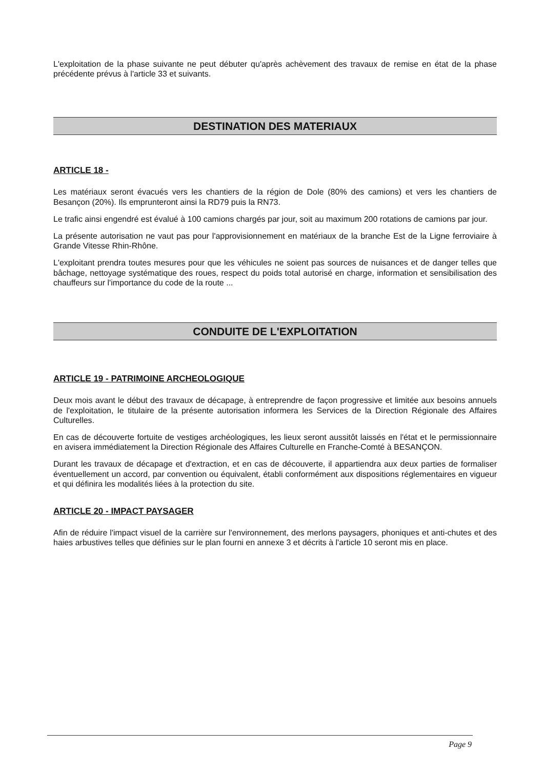L'exploitation de la phase suivante ne peut débuter qu'après achèvement des travaux de remise en état de la phase précédente prévus à l'article 33 et suivants.
DESTINATION DES MATERIAUX
ARTICLE 18 -
Les matériaux seront évacués vers les chantiers de la région de Dole (80% des camions) et vers les chantiers de Besançon (20%). Ils emprunteront ainsi la RD79 puis la RN73.
Le trafic ainsi engendré est évalué à 100 camions chargés par jour, soit au maximum 200 rotations de camions par jour.
La présente autorisation ne vaut pas pour l'approvisionnement en matériaux de la branche Est de la Ligne ferroviaire à Grande Vitesse Rhin-Rhône.
L'exploitant prendra toutes mesures pour que les véhicules ne soient pas sources de nuisances et de danger telles que bâchage, nettoyage systématique des roues, respect du poids total autorisé en charge, information et sensibilisation des chauffeurs sur l'importance du code de la route ...
CONDUITE DE L'EXPLOITATION
ARTICLE 19 - PATRIMOINE ARCHEOLOGIQUE
Deux mois avant le début des travaux de décapage, à entreprendre de façon progressive et limitée aux besoins annuels de l'exploitation, le titulaire de la présente autorisation informera les Services de la Direction Régionale des Affaires Culturelles.
En cas de découverte fortuite de vestiges archéologiques, les lieux seront aussitôt laissés en l'état et le permissionnaire en avisera immédiatement la Direction Régionale des Affaires Culturelle en Franche-Comté à BESANÇON.
Durant les travaux de décapage et d'extraction, et en cas de découverte, il appartiendra aux deux parties de formaliser éventuellement un accord, par convention ou équivalent, établi conformément aux dispositions réglementaires en vigueur et qui définira les modalités liées à la protection du site.
ARTICLE 20 - IMPACT PAYSAGER
Afin de réduire l'impact visuel de la carrière sur l'environnement, des merlons paysagers, phoniques et anti-chutes et des haies arbustives telles que définies sur le plan fourni en annexe 3 et décrits à l'article 10 seront mis en place.
Page 9